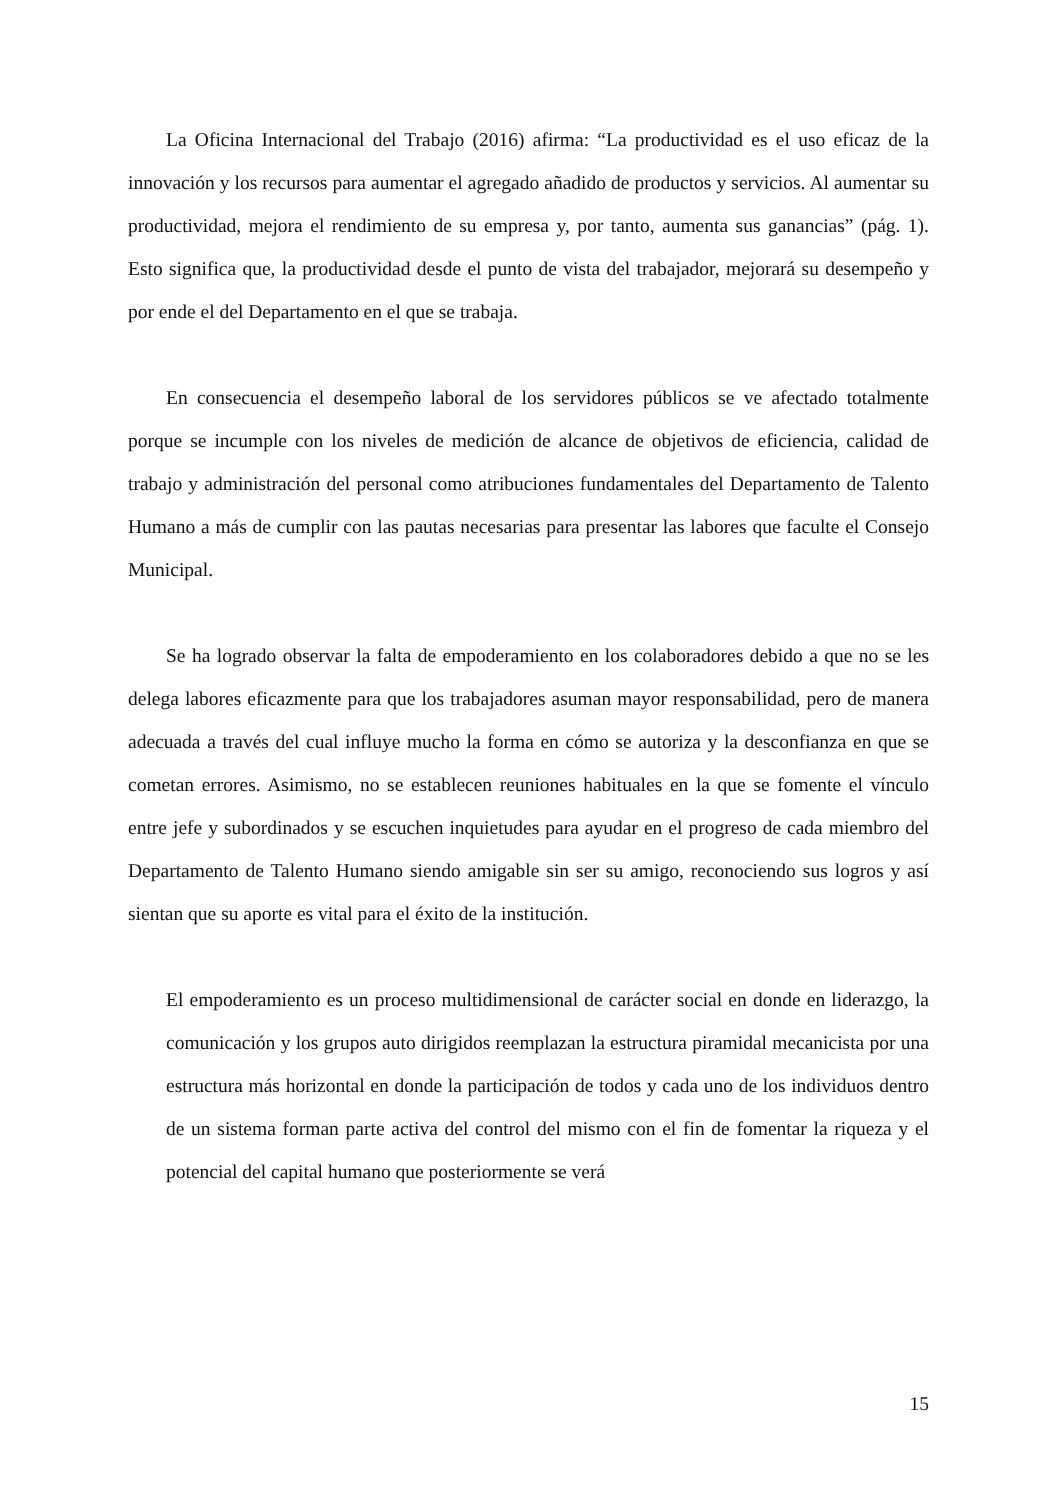La Oficina Internacional del Trabajo (2016) afirma: “La productividad es el uso eficaz de la innovación y los recursos para aumentar el agregado añadido de productos y servicios. Al aumentar su productividad, mejora el rendimiento de su empresa y, por tanto, aumenta sus ganancias” (pág. 1). Esto significa que, la productividad desde el punto de vista del trabajador, mejorará su desempeño y por ende el del Departamento en el que se trabaja.
En consecuencia el desempeño laboral de los servidores públicos se ve afectado totalmente porque se incumple con los niveles de medición de alcance de objetivos de eficiencia, calidad de trabajo y administración del personal como atribuciones fundamentales del Departamento de Talento Humano a más de cumplir con las pautas necesarias para presentar las labores que faculte el Consejo Municipal.
Se ha logrado observar la falta de empoderamiento en los colaboradores debido a que no se les delega labores eficazmente para que los trabajadores asuman mayor responsabilidad, pero de manera adecuada a través del cual influye mucho la forma en cómo se autoriza y la desconfianza en que se cometan errores. Asimismo, no se establecen reuniones habituales en la que se fomente el vínculo entre jefe y subordinados y se escuchen inquietudes para ayudar en el progreso de cada miembro del Departamento de Talento Humano siendo amigable sin ser su amigo, reconociendo sus logros y así sientan que su aporte es vital para el éxito de la institución.
El empoderamiento es un proceso multidimensional de carácter social en donde en liderazgo, la comunicación y los grupos auto dirigidos reemplazan la estructura piramidal mecanicista por una estructura más horizontal en donde la participación de todos y cada uno de los individuos dentro de un sistema forman parte activa del control del mismo con el fin de fomentar la riqueza y el potencial del capital humano que posteriormente se verá
15